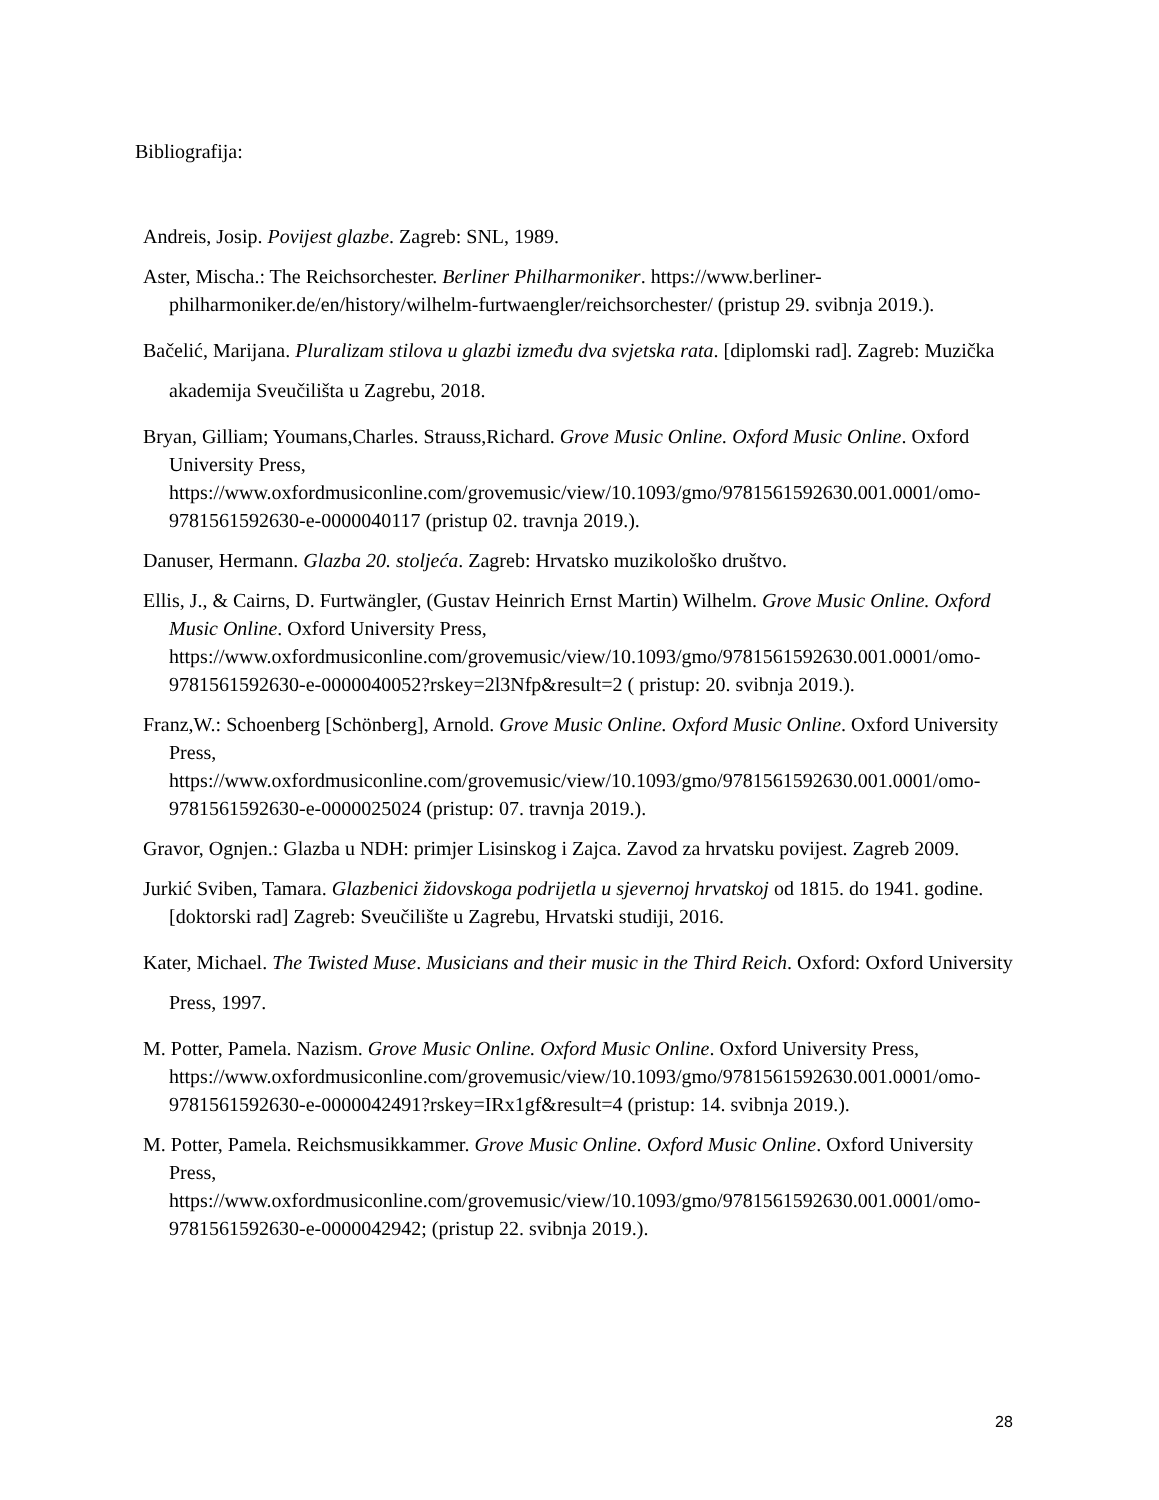Bibliografija:
Andreis, Josip. Povijest glazbe. Zagreb: SNL, 1989.
Aster, Mischa.: The Reichsorchester. Berliner Philharmoniker. https://www.berliner-philharmoniker.de/en/history/wilhelm-furtwaengler/reichsorchester/ (pristup 29. svibnja 2019.).
Bačelić, Marijana. Pluralizam stilova u glazbi između dva svjetska rata. [diplomski rad]. Zagreb: Muzička akademija Sveučilišta u Zagrebu, 2018.
Bryan, Gilliam; Youmans,Charles. Strauss,Richard. Grove Music Online. Oxford Music Online. Oxford University Press, https://www.oxfordmusiconline.com/grovemusic/view/10.1093/gmo/9781561592630.001.0001/omo-9781561592630-e-0000040117 (pristup 02. travnja 2019.).
Danuser, Hermann. Glazba 20. stoljeća. Zagreb: Hrvatsko muzikološko društvo.
Ellis, J., & Cairns, D. Furtwängler, (Gustav Heinrich Ernst Martin) Wilhelm. Grove Music Online. Oxford Music Online. Oxford University Press, https://www.oxfordmusiconline.com/grovemusic/view/10.1093/gmo/9781561592630.001.0001/omo-9781561592630-e-0000040052?rskey=2l3Nfp&result=2 ( pristup: 20. svibnja 2019.).
Franz,W.: Schoenberg [Schönberg], Arnold. Grove Music Online. Oxford Music Online. Oxford University Press, https://www.oxfordmusiconline.com/grovemusic/view/10.1093/gmo/9781561592630.001.0001/omo-9781561592630-e-0000025024 (pristup: 07. travnja 2019.).
Gravor, Ognjen.: Glazba u NDH: primjer Lisinskog i Zajca. Zavod za hrvatsku povijest. Zagreb 2009.
Jurkić Sviben, Tamara. Glazbenici židovskoga podrijetla u sjevernoj hrvatskoj od 1815. do 1941. godine. [doktorski rad] Zagreb: Sveučilište u Zagrebu, Hrvatski studiji, 2016.
Kater, Michael. The Twisted Muse. Musicians and their music in the Third Reich. Oxford: Oxford University Press, 1997.
M. Potter, Pamela. Nazism. Grove Music Online. Oxford Music Online. Oxford University Press, https://www.oxfordmusiconline.com/grovemusic/view/10.1093/gmo/9781561592630.001.0001/omo-9781561592630-e-0000042491?rskey=IRx1gf&result=4 (pristup: 14. svibnja 2019.).
M. Potter, Pamela. Reichsmusikkammer. Grove Music Online. Oxford Music Online. Oxford University Press, https://www.oxfordmusiconline.com/grovemusic/view/10.1093/gmo/9781561592630.001.0001/omo-9781561592630-e-0000042942; (pristup 22. svibnja 2019.).
28